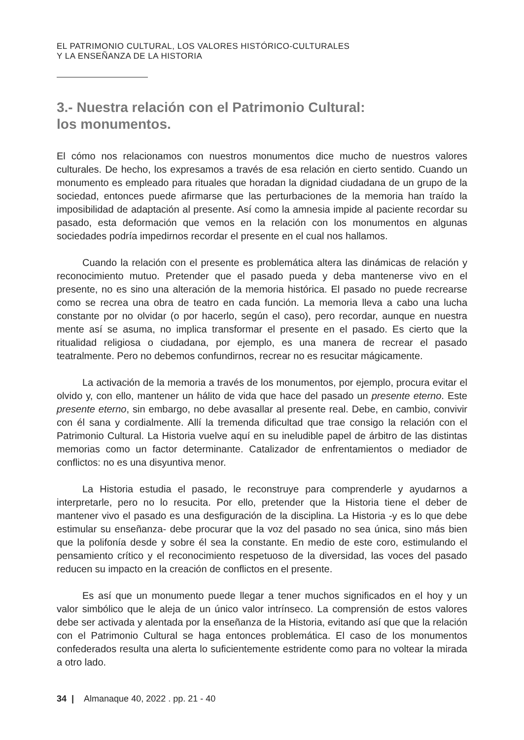EL PATRIMONIO CULTURAL, LOS VALORES HISTÓRICO-CULTURALES
Y LA ENSEÑANZA DE LA HISTORIA
3.- Nuestra relación con el Patrimonio Cultural:
los monumentos.
El cómo nos relacionamos con nuestros monumentos dice mucho de nuestros valores culturales. De hecho, los expresamos a través de esa relación en cierto sentido. Cuando un monumento es empleado para rituales que horadan la dignidad ciudadana de un grupo de la sociedad, entonces puede afirmarse que las perturbaciones de la memoria han traído la imposibilidad de adaptación al presente. Así como la amnesia impide al paciente recordar su pasado, esta deformación que vemos en la relación con los monumentos en algunas sociedades podría impedirnos recordar el presente en el cual nos hallamos.
Cuando la relación con el presente es problemática altera las dinámicas de relación y reconocimiento mutuo. Pretender que el pasado pueda y deba mantenerse vivo en el presente, no es sino una alteración de la memoria histórica. El pasado no puede recrearse como se recrea una obra de teatro en cada función. La memoria lleva a cabo una lucha constante por no olvidar (o por hacerlo, según el caso), pero recordar, aunque en nuestra mente así se asuma, no implica transformar el presente en el pasado. Es cierto que la ritualidad religiosa o ciudadana, por ejemplo, es una manera de recrear el pasado teatralmente. Pero no debemos confundirnos, recrear no es resucitar mágicamente.
La activación de la memoria a través de los monumentos, por ejemplo, procura evitar el olvido y, con ello, mantener un hálito de vida que hace del pasado un presente eterno. Este presente eterno, sin embargo, no debe avasallar al presente real. Debe, en cambio, convivir con él sana y cordialmente. Allí la tremenda dificultad que trae consigo la relación con el Patrimonio Cultural. La Historia vuelve aquí en su ineludible papel de árbitro de las distintas memorias como un factor determinante. Catalizador de enfrentamientos o mediador de conflictos: no es una disyuntiva menor.
La Historia estudia el pasado, le reconstruye para comprenderle y ayudarnos a interpretarle, pero no lo resucita. Por ello, pretender que la Historia tiene el deber de mantener vivo el pasado es una desfiguración de la disciplina. La Historia -y es lo que debe estimular su enseñanza- debe procurar que la voz del pasado no sea única, sino más bien que la polifonía desde y sobre él sea la constante. En medio de este coro, estimulando el pensamiento crítico y el reconocimiento respetuoso de la diversidad, las voces del pasado reducen su impacto en la creación de conflictos en el presente.
Es así que un monumento puede llegar a tener muchos significados en el hoy y un valor simbólico que le aleja de un único valor intrínseco. La comprensión de estos valores debe ser activada y alentada por la enseñanza de la Historia, evitando así que que la relación con el Patrimonio Cultural se haga entonces problemática. El caso de los monumentos confederados resulta una alerta lo suficientemente estridente como para no voltear la mirada a otro lado.
34 | Almanaque 40, 2022 . pp. 21 - 40